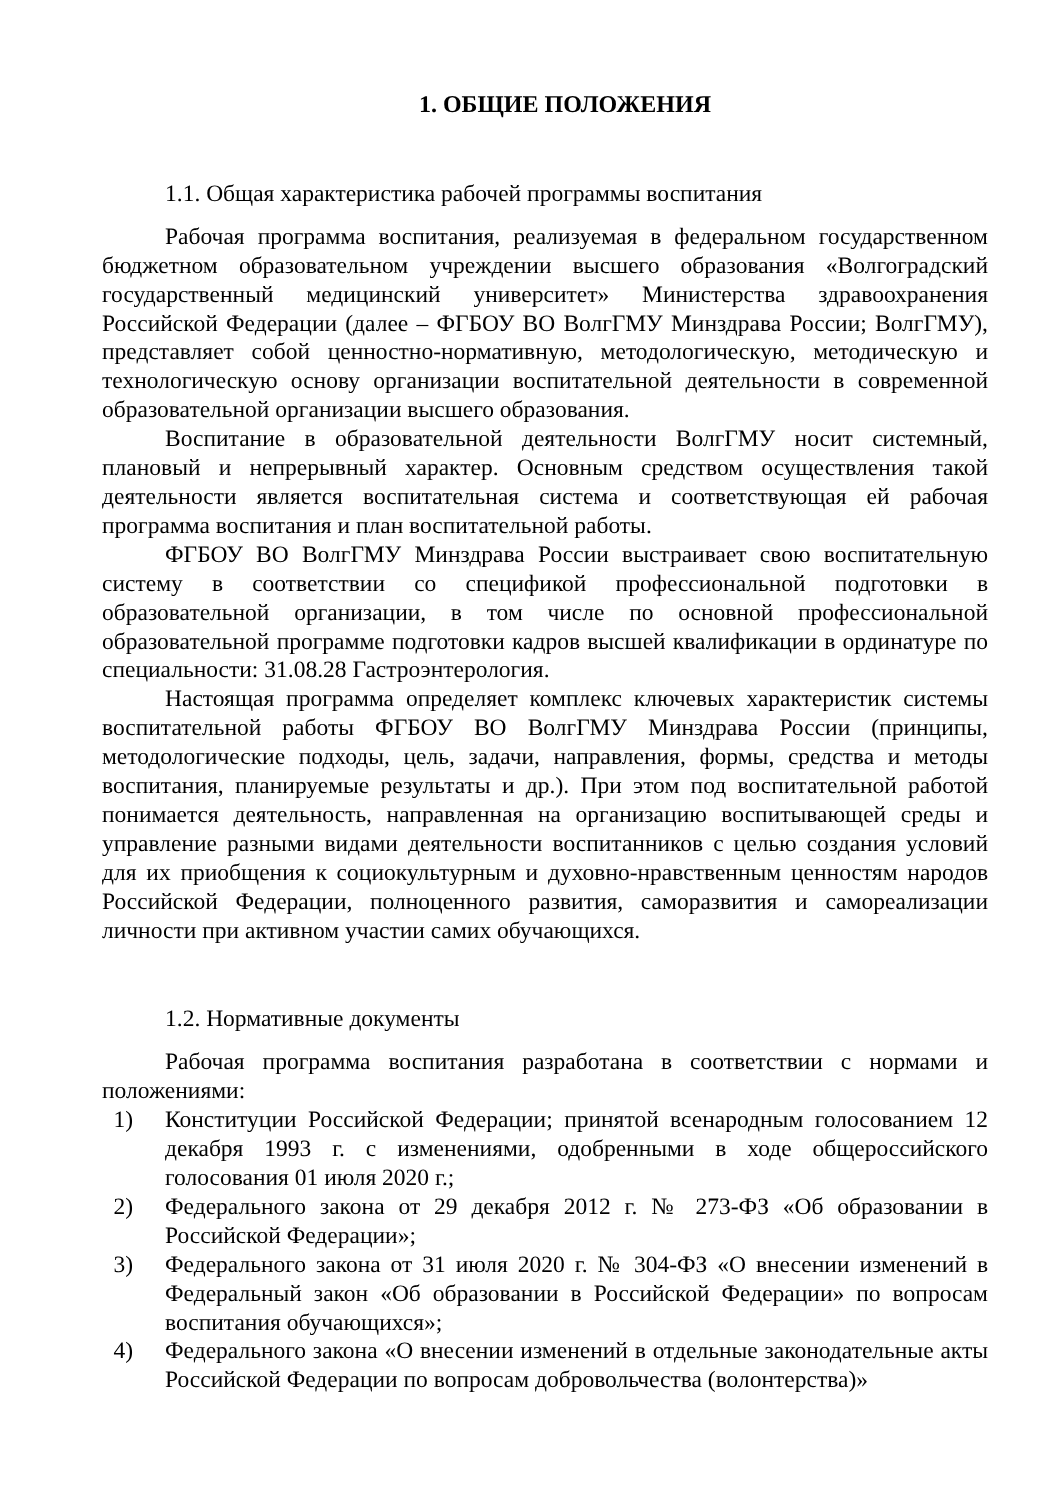1. ОБЩИЕ ПОЛОЖЕНИЯ
1.1. Общая характеристика рабочей программы воспитания
Рабочая программа воспитания, реализуемая в федеральном государственном бюджетном образовательном учреждении высшего образования «Волгоградский государственный медицинский университет» Министерства здравоохранения Российской Федерации (далее – ФГБОУ ВО ВолгГМУ Минздрава России; ВолгГМУ), представляет собой ценностно-нормативную, методологическую, методическую и технологическую основу организации воспитательной деятельности в современной образовательной организации высшего образования.
Воспитание в образовательной деятельности ВолгГМУ носит системный, плановый и непрерывный характер. Основным средством осуществления такой деятельности является воспитательная система и соответствующая ей рабочая программа воспитания и план воспитательной работы.
ФГБОУ ВО ВолгГМУ Минздрава России выстраивает свою воспитательную систему в соответствии со спецификой профессиональной подготовки в образовательной организации, в том числе по основной профессиональной образовательной программе подготовки кадров высшей квалификации в ординатуре по специальности: 31.08.28 Гастроэнтерология.
Настоящая программа определяет комплекс ключевых характеристик системы воспитательной работы ФГБОУ ВО ВолгГМУ Минздрава России (принципы, методологические подходы, цель, задачи, направления, формы, средства и методы воспитания, планируемые результаты и др.). При этом под воспитательной работой понимается деятельность, направленная на организацию воспитывающей среды и управление разными видами деятельности воспитанников с целью создания условий для их приобщения к социокультурным и духовно-нравственным ценностям народов Российской Федерации, полноценного развития, саморазвития и самореализации личности при активном участии самих обучающихся.
1.2. Нормативные документы
Рабочая программа воспитания разработана в соответствии с нормами и положениями:
1) Конституции Российской Федерации; принятой всенародным голосованием 12 декабря 1993 г. с изменениями, одобренными в ходе общероссийского голосования 01 июля 2020 г.;
2) Федерального закона от 29 декабря 2012 г. № 273-ФЗ «Об образовании в Российской Федерации»;
3) Федерального закона от 31 июля 2020 г. № 304-ФЗ «О внесении изменений в Федеральный закон «Об образовании в Российской Федерации» по вопросам воспитания обучающихся»;
4) Федерального закона «О внесении изменений в отдельные законодательные акты Российской Федерации по вопросам добровольчества (волонтерства)»